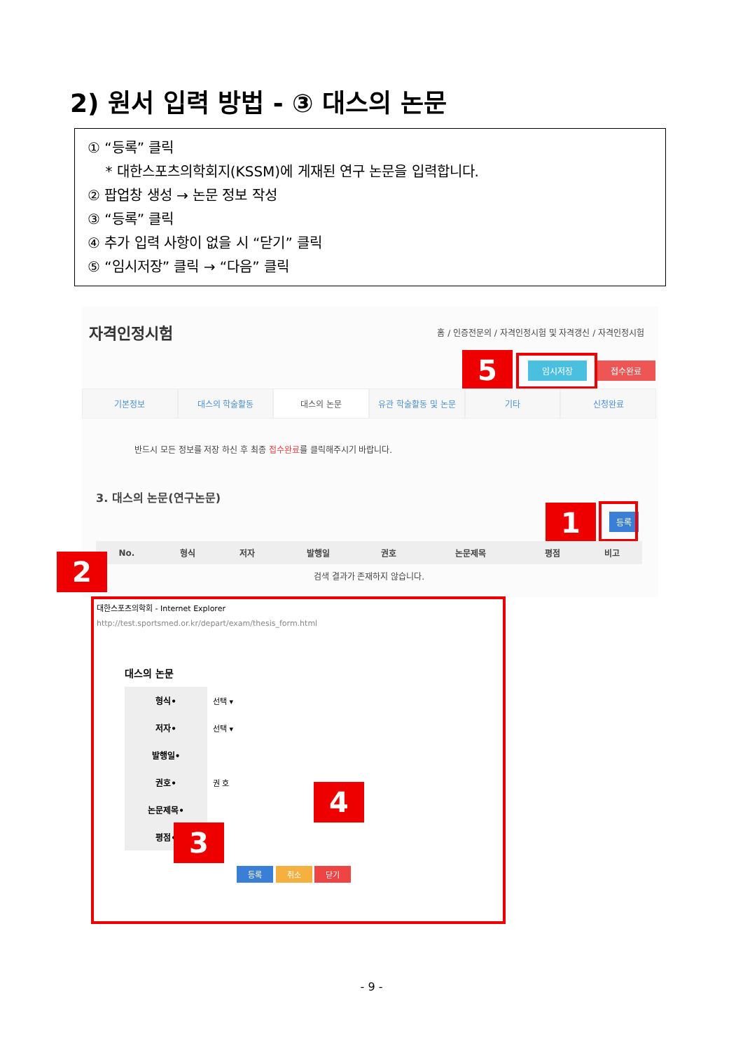2) 원서 입력 방법 - ③ 대스의 논문
① “등록” 클릭
* 대한스포츠의학회지(KSSM)에 게재된 연구 논문을 입력합니다.
② 팝업창 생성 → 논문 정보 작성
③ “등록” 클릭
④ 추가 입력 사항이 없을 시 “닫기” 클릭
⑤ “임시저장” 클릭 → “다음” 클릭
자격인정시험
홈 / 인증전문의 / 자격인정시험 및 자격갱신 / 자격인정시험
5 임시저장 접수완료
기본정보 대스의 학술활동 대스의 논문 유관 학술활동 및 논문 기타 신청완료
반드시 모든 정보를 저장 하신 후 최종 접수완료를 클릭해주시기 바랍니다.
3. 대스의 논문(연구논문)
1 등록
| No. | 형식 | 저자 | 발행일 | 권호 | 논문제목 | 평점 | 비고 |
| --- | --- | --- | --- | --- | --- | --- | --- |
| 검색 결과가 존재하지 않습니다. | | | | | | | |
2
대한스포츠의학회 - Internet Explorer
http://test.sportsmed.or.kr/depart/exam/thesis_form.html
대스의 논문
| 형식• | 선택 ▾ |
| 저자• | 선택 ▾ |
| 발행일• | |
| 권호• | 권 호 |
| 논문제목• | |
| 평점• | |
등록 취소 닫기
3
4
- 9 -